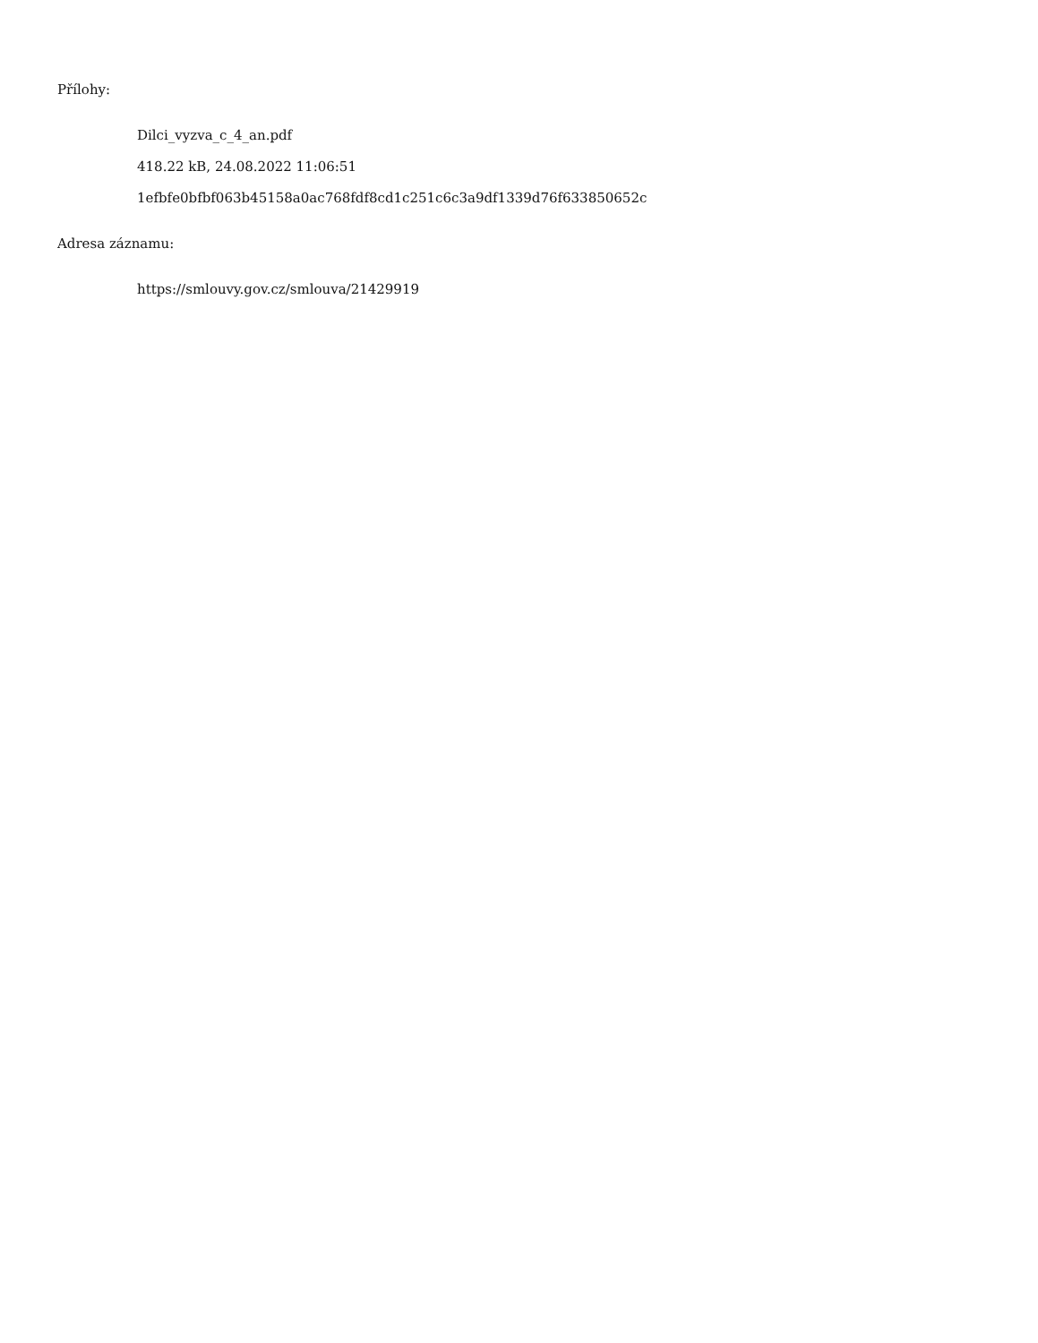Přílohy:
Dilci_vyzva_c_4_an.pdf
418.22 kB, 24.08.2022 11:06:51
1efbfe0bfbf063b45158a0ac768fdf8cd1c251c6c3a9df1339d76f633850652c
Adresa záznamu:
https://smlouvy.gov.cz/smlouva/21429919